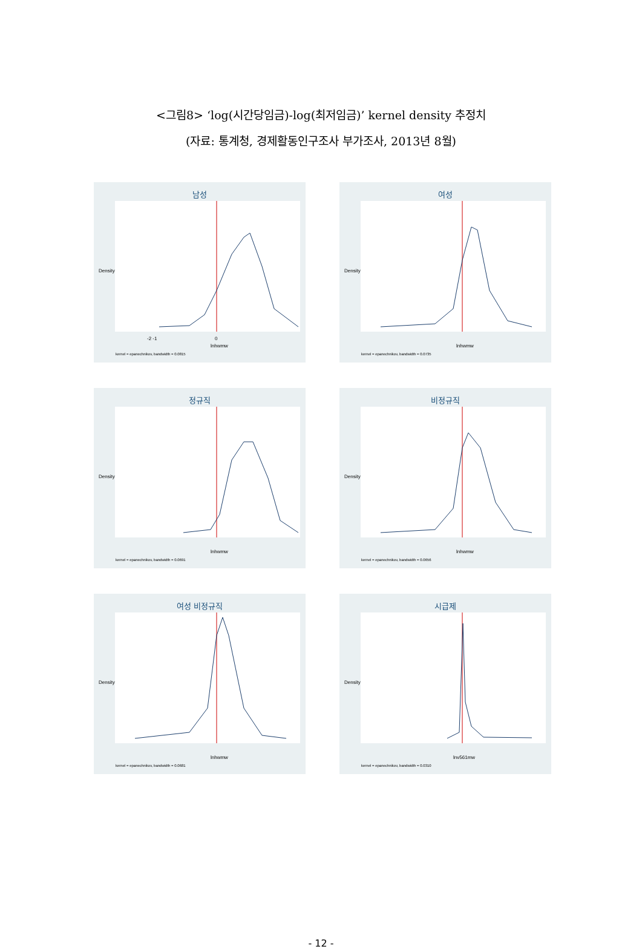<그림8> ‘log(시간당임금)-log(최저임금)’ kernel density 추정치
(자료: 통계청, 경제활동인구조사 부가조사, 2013년 8월)
남성
-2 -1
0
lnhwmw
Density
kernel = epanechnikov, bandwidth = 0.0815
여성
lnhwmw
Density
kernel = epanechnikov, bandwidth = 0.0735
정규직
lnhwmw
Density
kernel = epanechnikov, bandwidth = 0.0691
비정규직
lnhwmw
Density
kernel = epanechnikov, bandwidth = 0.0656
여성 비정규직
lnhwmw
Density
kernel = epanechnikov, bandwidth = 0.0681
시급제
lnv561mw
Density
kernel = epanechnikov, bandwidth = 0.0310
- 12 -